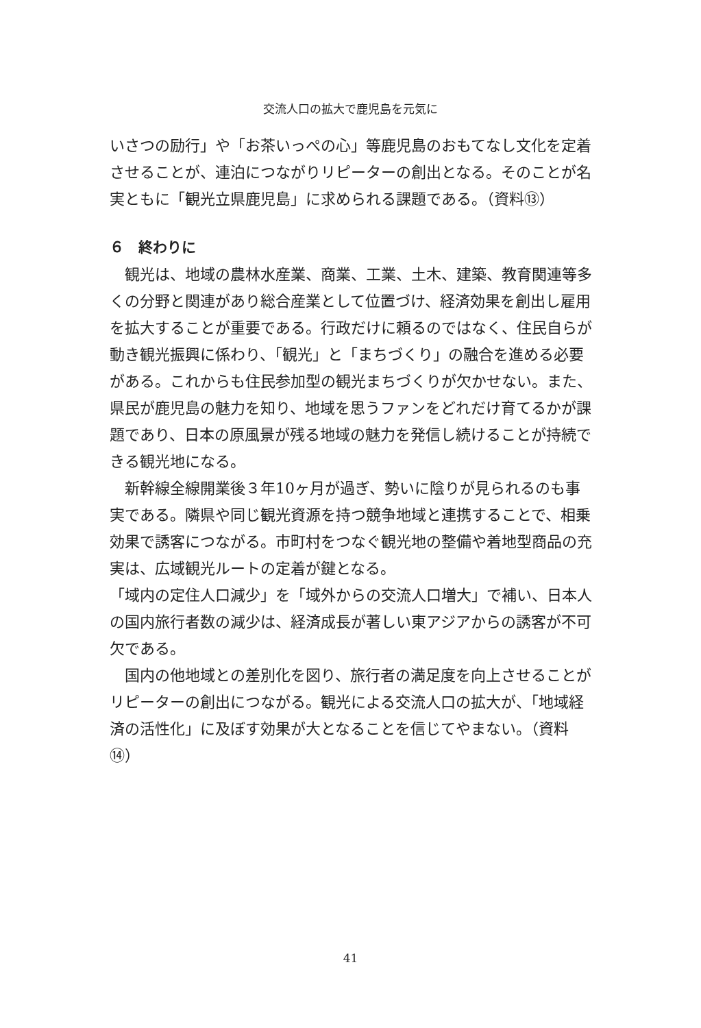交流人口の拡大で鹿児島を元気に
いさつの励行」や「お茶いっぺの心」等鹿児島のおもてなし文化を定着させることが、連泊につながりリピーターの創出となる。そのことが名実ともに「観光立県鹿児島」に求められる課題である。（資料⑬）
６　終わりに
観光は、地域の農林水産業、商業、工業、土木、建築、教育関連等多くの分野と関連があり総合産業として位置づけ、経済効果を創出し雇用を拡大することが重要である。行政だけに頼るのではなく、住民自らが動き観光振興に係わり、「観光」と「まちづくり」の融合を進める必要がある。これからも住民参加型の観光まちづくりが欠かせない。また、県民が鹿児島の魅力を知り、地域を思うファンをどれだけ育てるかが課題であり、日本の原風景が残る地域の魅力を発信し続けることが持続できる観光地になる。
新幹線全線開業後３年10ヶ月が過ぎ、勢いに陰りが見られるのも事実である。隣県や同じ観光資源を持つ競争地域と連携することで、相乗効果で誘客につながる。市町村をつなぐ観光地の整備や着地型商品の充実は、広域観光ルートの定着が鍵となる。
「域内の定住人口減少」を「域外からの交流人口増大」で補い、日本人の国内旅行者数の減少は、経済成長が著しい東アジアからの誘客が不可欠である。
国内の他地域との差別化を図り、旅行者の満足度を向上させることがリピーターの創出につながる。観光による交流人口の拡大が、「地域経済の活性化」に及ぼす効果が大となることを信じてやまない。（資料⑭）
41